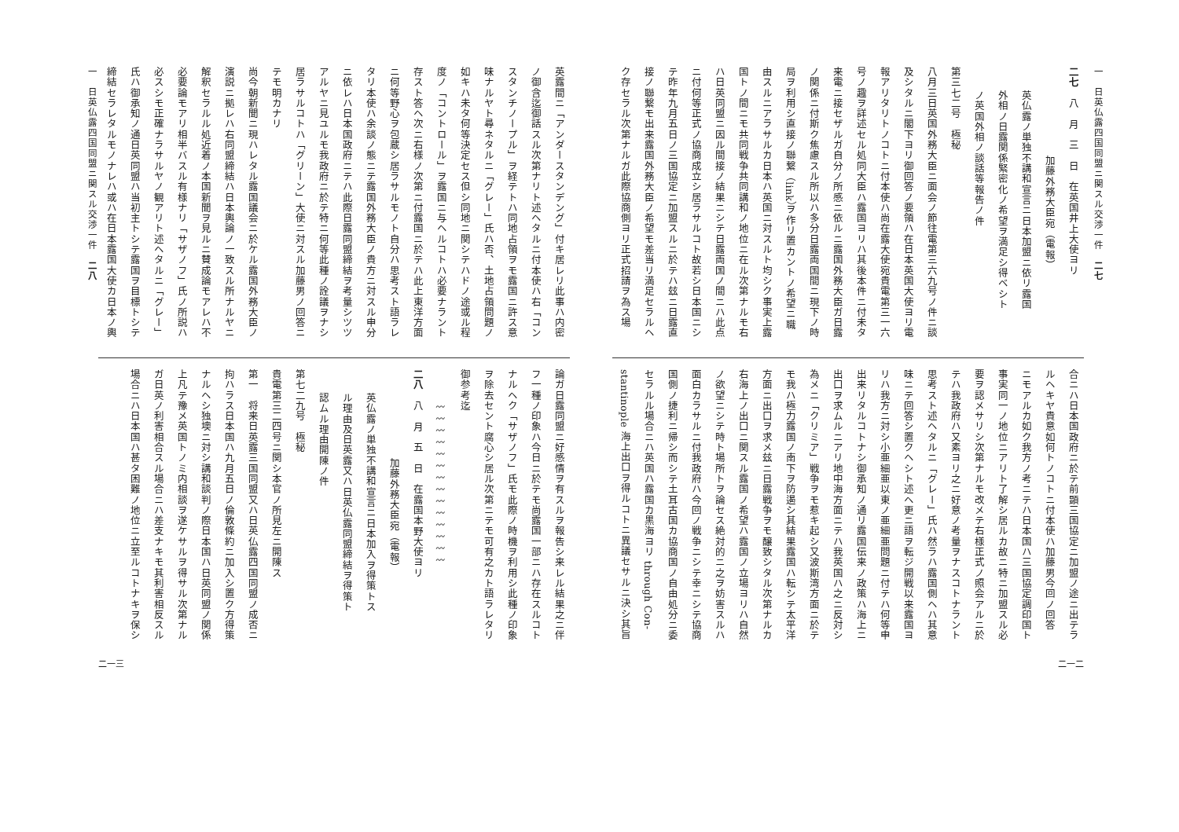一　日英仏露四国同盟ニ関スル交渉一件　二七
二七　八　月　三　日　在英国井上大使ヨリ
加藤外務大臣宛（電報）
英仏露ノ単独不講和宣言ニ日本加盟ニ依リ露国
外相ノ日露関係緊密化ノ希望ヲ満足シ得ベシト
ノ英国外相ノ談話等報告ノ件
第三七二号　極秘
八月三日英国外務大臣ニ面会ノ節往電第三六九号ノ件ニ談
及シタルニ閣下ヨリ御回答ノ要領ハ在日本英国大使ヨリ電
報アリタリトノコトニ付本使ハ尚在露大使宛貴電第三一六
号ノ趣ヲ詳述セル処同大臣ハ露国ヨリハ其後本件ニ付未タ
来電ニ接セザルガ自分ノ所感ニ依ルニ露国外務大臣ガ日露
ノ関係ニ付斯ク焦慮スル所以ハ多分日露両国間ニ現下ノ時
局ヲ利用シ直接ノ聯繋（link）ヲ作リ置カントノ希望ニ職
由スルニアラサルカ日本ハ英国ニ対スルト均シク事実上露
国トノ間ニモ共同戦争共同講和ノ地位ニ在ル次第ナルモ右
ハ日英同盟ニ因ル間接ノ結果ニシテ日露両国ノ間ニハ此点
ニ付何等正式ノ協商成立シ居ラサルコト故若シ日本国ニシ
テ昨年九月五日ノ三国協定ニ加盟スルニ於テハ玆ニ日露直
接ノ聯繋モ出来露国外務大臣ノ希望モ差当リ満足セラルヘ
ク存セラル次第ナルガ此際協商側ヨリ正式招請ヲ為ス場
合ニハ日本国政府ニ於テ前顕三国協定ニ加盟ノ途ニ出テラ
ルヘキヤ貴意如何トノコトニ付本使ハ加藤男今回ノ回答
ニモアルカ如ク我方ノ考ニテハ日本国ハ三国協定調印国ト
事実同一ノ地位ニアリト了解シ居ルカ故ニ特ニ加盟スル必
要ヲ認メサリシ次第ナルモ改メテ右様正式ノ照会アルニ於
テハ我政府ハ又素ヨリ之ニ好意ノ考量ヲナスコトナラント
思考スト述ヘタルニ「グレー」氏ハ然ラハ露国側ヘハ其意
味ニテ回答シ置クヘシト述ヘ更ニ語ヲ転ジ開戦以来露国ヨ
リハ我方ニ対シ小亜細亜以東ノ亜細亜問題ニ付テハ何等申
出来リタルコトナシ御承知ノ通リ露国伝来ノ政策ハ海上ニ
出口ヲ求ムルニアリ地中海方面ニテハ我英国ハ之ニ反対シ
為メニ「クリミア」戦争ヲモ惹キ起シ又波斯湾方面ニ於テ
モ我ハ極力露国ノ南下ヲ防遏シ其結果露国ハ転シテ太平洋
方面ニ出口ヲ求メ玆ニ日露戦争ヲモ醸致シタル次第ナルカ
右海上ノ出口ニ関スル露国ノ希望ハ露国ノ立場ヨリハ自然
ノ欲望ニシテ時ト場所トヲ論セス絶対的ニ之ヲ妨害スルハ
面白カラサルニ付我政府ハ今回ノ戦争ニシテ幸ニシテ協商
国側ノ捷利ニ帰シ而シテ土耳古国カ協商国ノ自由処分ニ委
セラルル場合ニハ英国ハ露国カ黒海ヨリ through Con-
stantinople 海上出口ヲ得ルコトニ異議セサルニ決シ其旨
二一二
一　日英仏露四国同盟ニ関スル交渉一件　二八
英露間ニ「アンダースタンデング」付キ居レリ此事ハ内密
ノ御含迄御話スル次第ナリト述ヘタルニ付本使ハ右「コン
スタンチノープル」ヲ経テトハ同地占領ヲモ露国ニ許ス意
味ナルヤト尋ネタルニ「グレー」氏ハ否、土地占領問題ノ
如キハ未タ何等決定セス但シ同地ニ関シテハドノ途或ル程
度ノ「コントロール」ヲ露国ニ与ヘルコトハ必要ナラント
存スト答ヘ次ニ右様ノ次第ニ付露国ニ於テハ此上東洋方面
ニ何等野心ヲ包蔵シ居ラサルモノト自分ハ思考スト語ラレ
タリ本使ハ余談ノ態ニテ露国外務大臣ノ貴方ニ対スル申分
ニ依レハ日本国政府ニテハ此際日露同盟締結ヲ考量シツツ
アルヤニ見ユルモ我政府ニ於テ特ニ何等此種ノ詮議ヲナシ
居ラサルコトハ「グリーン」大使ニ対スル加藤男ノ回答ニ
テモ明カナリ
尚今朝新聞ニ現ハレタル露国議会ニ於ケル露国外務大臣ノ
演説ニ拠レハ右同盟締結ハ日本輿論ノ一致スル所ナルヤニ
解釈セラルル処近着ノ本国新聞ヲ見ルニ賛成論モアレハ不
必要論モアリ相半バスル有様ナリ「サザノフ」氏ノ所説ハ
必スシモ正確ナラサルヤノ観アリト述ヘタルニ「グレー」
氏ハ御承知ノ通日英同盟ハ当初主トシテ露国ヲ目標トシテ
締結セラレタルモノナレハ或ハ在日本露国大使カ日本ノ輿
論ガ日露同盟ニ好感情ヲ有スルヲ報告シ来レル結果之ニ伴
フ一種ノ印象ハ今日ニ於テモ尚露国一部ニハ存在スルコト
ナルヘク「サザノフ」氏モ此際ノ時機ヲ利用シ此種ノ印象
ヲ除去セント腐心シ居ル次第ニテモ可有之カト語ラレタリ
御参考迄
〰〰〰〰〰〰〰〰〰〰〰〰〰〰
二八　八　月　五　日　在露国本野大使ヨリ
加藤外務大臣宛（電報）
英仏露ノ単独不講和宣言ニ日本加入ヲ得策トス
ル理由及日英露又ハ日英仏露同盟締結ヲ得策ト
認ムル理由開陳ノ件
第七二九号　極秘
貴電第三二四号ニ関シ本官ノ所見左ニ開陳ス
第一　将来日英露三国同盟又ハ日英仏露四国同盟ノ成否ニ
拘ハラス日本国ハ九月五日ノ倫敦條約ニ加入シ置ク方得策
ナルヘシ独墺ニ対シ講和談判ノ際日本国ハ日英同盟ノ関係
上凡テ豫メ英国トノミ内相談ヲ遂ケサルヲ得サル次第ナル
ガ日英ノ利害相合スル場合ニハ差支ナキモ其利害相反スル
場合ニハ日本国ハ甚タ困難ノ地位ニ立至ルコトナキヲ保シ
二一三